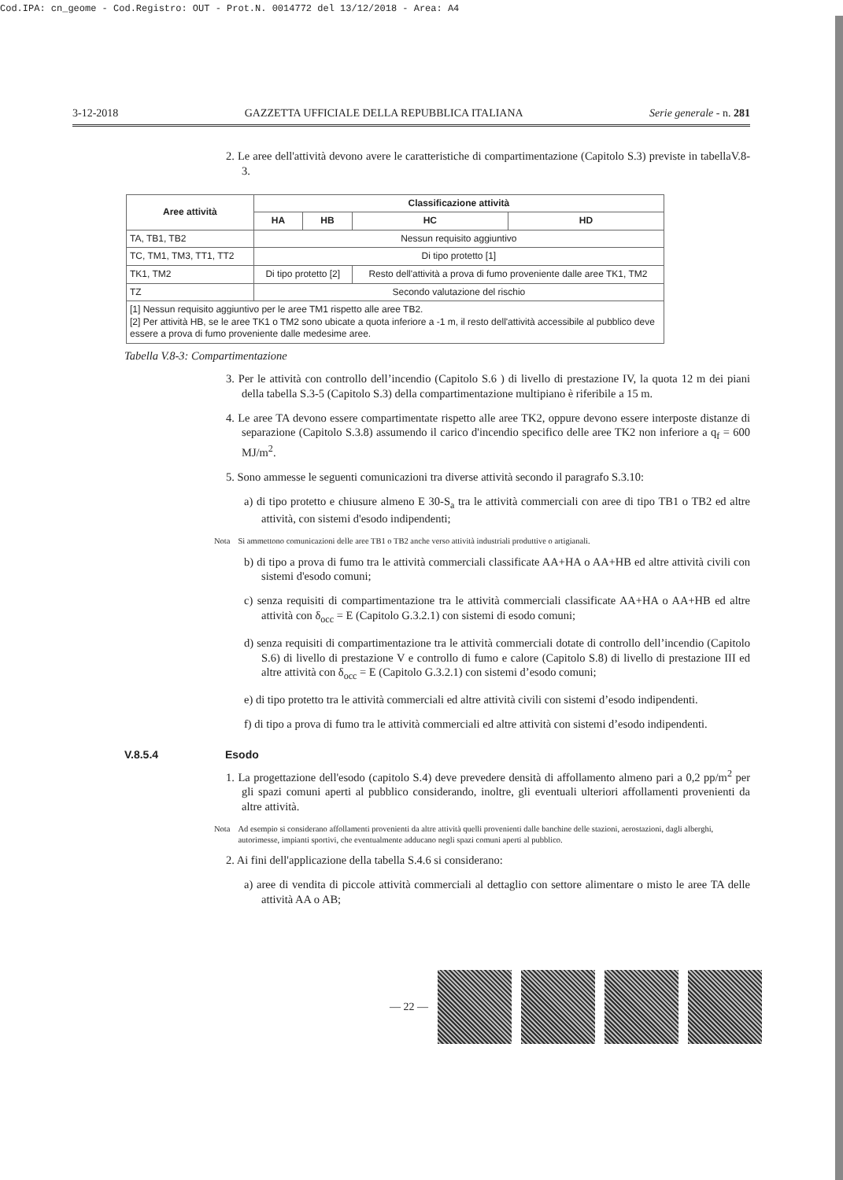Cod.IPA: cn_geome - Cod.Registro: OUT - Prot.N. 0014772 del 13/12/2018 - Area: A4
3-12-2018 GAZZETTA UFFICIALE DELLA REPUBBLICA ITALIANA Serie generale - n. 281
2. Le aree dell'attività devono avere le caratteristiche di compartimentazione (Capitolo S.3) previste in tabellaV.8-3.
| Aree attività | Classificazione attività | | | |
| --- | --- | --- | --- | --- |
| | HA | HB | HC | HD |
| TA, TB1, TB2 | Nessun requisito aggiuntivo | | | |
| TC, TM1, TM3, TT1, TT2 | Di tipo protetto [1] | | | |
| TK1, TM2 | Di tipo protetto [2] | | Resto dell'attività a prova di fumo proveniente dalle aree TK1, TM2 | |
| TZ | Secondo valutazione del rischio | | | |
| [1] Nessun requisito aggiuntivo per le aree TM1 rispetto alle aree TB2. [2] Per attività HB, se le aree TK1 o TM2 sono ubicate a quota inferiore a -1 m, il resto dell'attività accessibile al pubblico deve essere a prova di fumo proveniente dalle medesime aree. | | | | |
Tabella V.8-3: Compartimentazione
3. Per le attività con controllo dell’incendio (Capitolo S.6 ) di livello di prestazione IV, la quota 12 m dei piani della tabella S.3-5 (Capitolo S.3) della compartimentazione multipiano è riferibile a 15 m.
4. Le aree TA devono essere compartimentate rispetto alle aree TK2, oppure devono essere interposte distanze di separazione (Capitolo S.3.8) assumendo il carico d'incendio specifico delle aree TK2 non inferiore a q<sub>f</sub> = 600 MJ/m<sup>2</sup>.
5. Sono ammesse le seguenti comunicazioni tra diverse attività secondo il paragrafo S.3.10:
a) di tipo protetto e chiusure almeno E 30-S<sub>a</sub> tra le attività commerciali con aree di tipo TB1 o TB2 ed altre attività, con sistemi d'esodo indipendenti;
Nota Si ammettono comunicazioni delle aree TB1 o TB2 anche verso attività industriali produttive o artigianali.
b) di tipo a prova di fumo tra le attività commerciali classificate AA+HA o AA+HB ed altre attività civili con sistemi d'esodo comuni;
c) senza requisiti di compartimentazione tra le attività commerciali classificate AA+HA o AA+HB ed altre attività con δ<sub>occ</sub> = E (Capitolo G.3.2.1) con sistemi di esodo comuni;
d) senza requisiti di compartimentazione tra le attività commerciali dotate di controllo dell’incendio (Capitolo S.6) di livello di prestazione V e controllo di fumo e calore (Capitolo S.8) di livello di prestazione III ed altre attività con δ<sub>occ</sub> = E (Capitolo G.3.2.1) con sistemi d’esodo comuni;
e) di tipo protetto tra le attività commerciali ed altre attività civili con sistemi d’esodo indipendenti.
f) di tipo a prova di fumo tra le attività commerciali ed altre attività con sistemi d’esodo indipendenti.
V.8.5.4 Esodo
1. La progettazione dell'esodo (capitolo S.4) deve prevedere densità di affollamento almeno pari a 0,2 pp/m<sup>2</sup> per gli spazi comuni aperti al pubblico considerando, inoltre, gli eventuali ulteriori affollamenti provenienti da altre attività.
Nota Ad esempio si considerano affollamenti provenienti da altre attività quelli provenienti dalle banchine delle stazioni, aerostazioni, dagli alberghi, autorimesse, impianti sportivi, che eventualmente adducano negli spazi comuni aperti al pubblico.
2. Ai fini dell'applicazione della tabella S.4.6 si considerano:
a) aree di vendita di piccole attività commerciali al dettaglio con settore alimentare o misto le aree TA delle attività AA o AB;
— 22 —